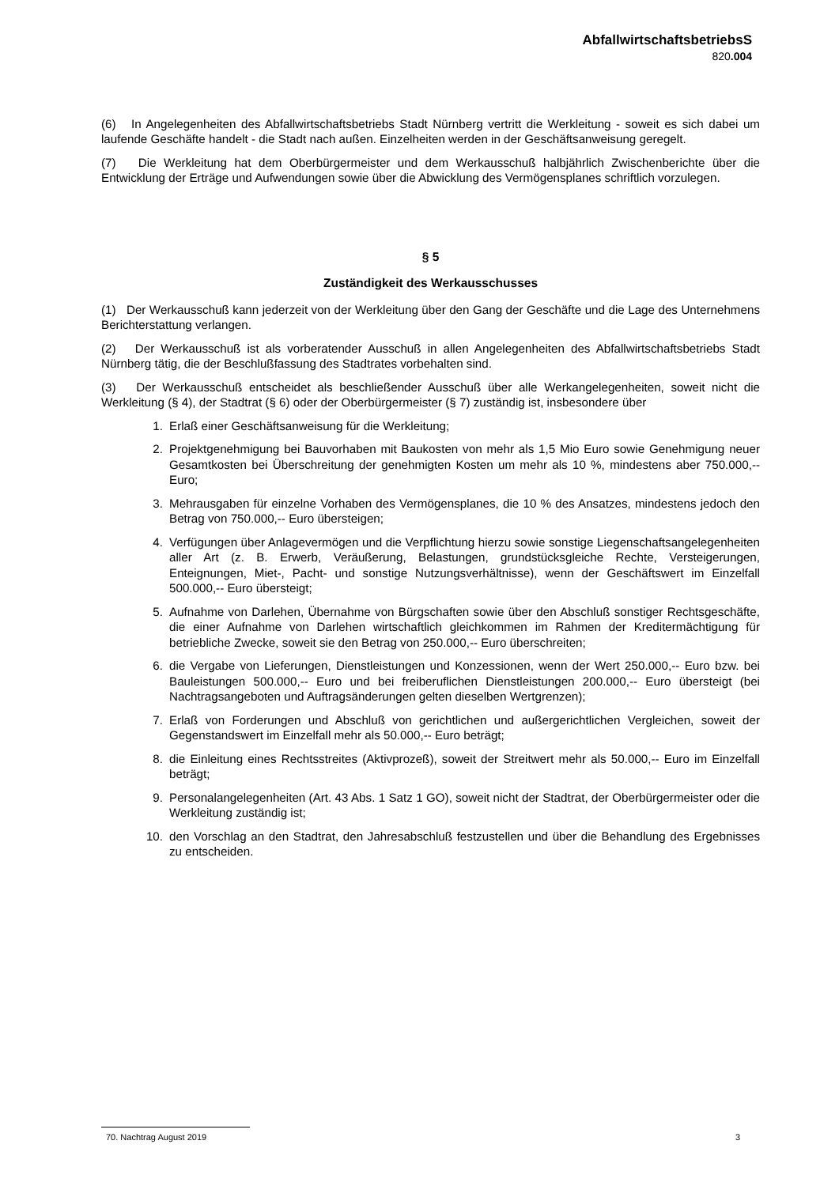AbfallwirtschaftsbetriebsS
820.004
(6) In Angelegenheiten des Abfallwirtschaftsbetriebs Stadt Nürnberg vertritt die Werkleitung - soweit es sich dabei um laufende Geschäfte handelt - die Stadt nach außen. Einzelheiten werden in der Geschäftsanweisung geregelt.
(7) Die Werkleitung hat dem Oberbürgermeister und dem Werkausschuß halbjährlich Zwischenberichte über die Entwicklung der Erträge und Aufwendungen sowie über die Abwicklung des Vermögensplanes schriftlich vorzulegen.
§ 5
Zuständigkeit des Werkausschusses
(1) Der Werkausschuß kann jederzeit von der Werkleitung über den Gang der Geschäfte und die Lage des Unternehmens Berichterstattung verlangen.
(2) Der Werkausschuß ist als vorberatender Ausschuß in allen Angelegenheiten des Abfallwirtschaftsbetriebs Stadt Nürnberg tätig, die der Beschlußfassung des Stadtrates vorbehalten sind.
(3) Der Werkausschuß entscheidet als beschließender Ausschuß über alle Werkangelegenheiten, soweit nicht die Werkleitung (§ 4), der Stadtrat (§ 6) oder der Oberbürgermeister (§ 7) zuständig ist, insbesondere über
1. Erlaß einer Geschäftsanweisung für die Werkleitung;
2. Projektgenehmigung bei Bauvorhaben mit Baukosten von mehr als 1,5 Mio Euro sowie Genehmigung neuer Gesamtkosten bei Überschreitung der genehmigten Kosten um mehr als 10 %, mindestens aber 750.000,-- Euro;
3. Mehrausgaben für einzelne Vorhaben des Vermögensplanes, die 10 % des Ansatzes, mindestens jedoch den Betrag von 750.000,-- Euro übersteigen;
4. Verfügungen über Anlagevermögen und die Verpflichtung hierzu sowie sonstige Liegenschaftsangelegenheiten aller Art (z. B. Erwerb, Veräußerung, Belastungen, grundstücksgleiche Rechte, Versteigerungen, Enteignungen, Miet-, Pacht- und sonstige Nutzungsverhältnisse), wenn der Geschäftswert im Einzelfall 500.000,-- Euro übersteigt;
5. Aufnahme von Darlehen, Übernahme von Bürgschaften sowie über den Abschluß sonstiger Rechtsgeschäfte, die einer Aufnahme von Darlehen wirtschaftlich gleichkommen im Rahmen der Kreditermächtigung für betriebliche Zwecke, soweit sie den Betrag von 250.000,-- Euro überschreiten;
6. die Vergabe von Lieferungen, Dienstleistungen und Konzessionen, wenn der Wert 250.000,-- Euro bzw. bei Bauleistungen 500.000,-- Euro und bei freiberuflichen Dienstleistungen 200.000,-- Euro übersteigt (bei Nachtragsangeboten und Auftragsänderungen gelten dieselben Wertgrenzen);
7. Erlaß von Forderungen und Abschluß von gerichtlichen und außergerichtlichen Vergleichen, soweit der Gegenstandswert im Einzelfall mehr als 50.000,-- Euro beträgt;
8. die Einleitung eines Rechtsstreites (Aktivprozeß), soweit der Streitwert mehr als 50.000,-- Euro im Einzelfall beträgt;
9. Personalangelegenheiten (Art. 43 Abs. 1 Satz 1 GO), soweit nicht der Stadtrat, der Oberbürgermeister oder die Werkleitung zuständig ist;
10. den Vorschlag an den Stadtrat, den Jahresabschluß festzustellen und über die Behandlung des Ergebnisses zu entscheiden.
70. Nachtrag August 2019 3